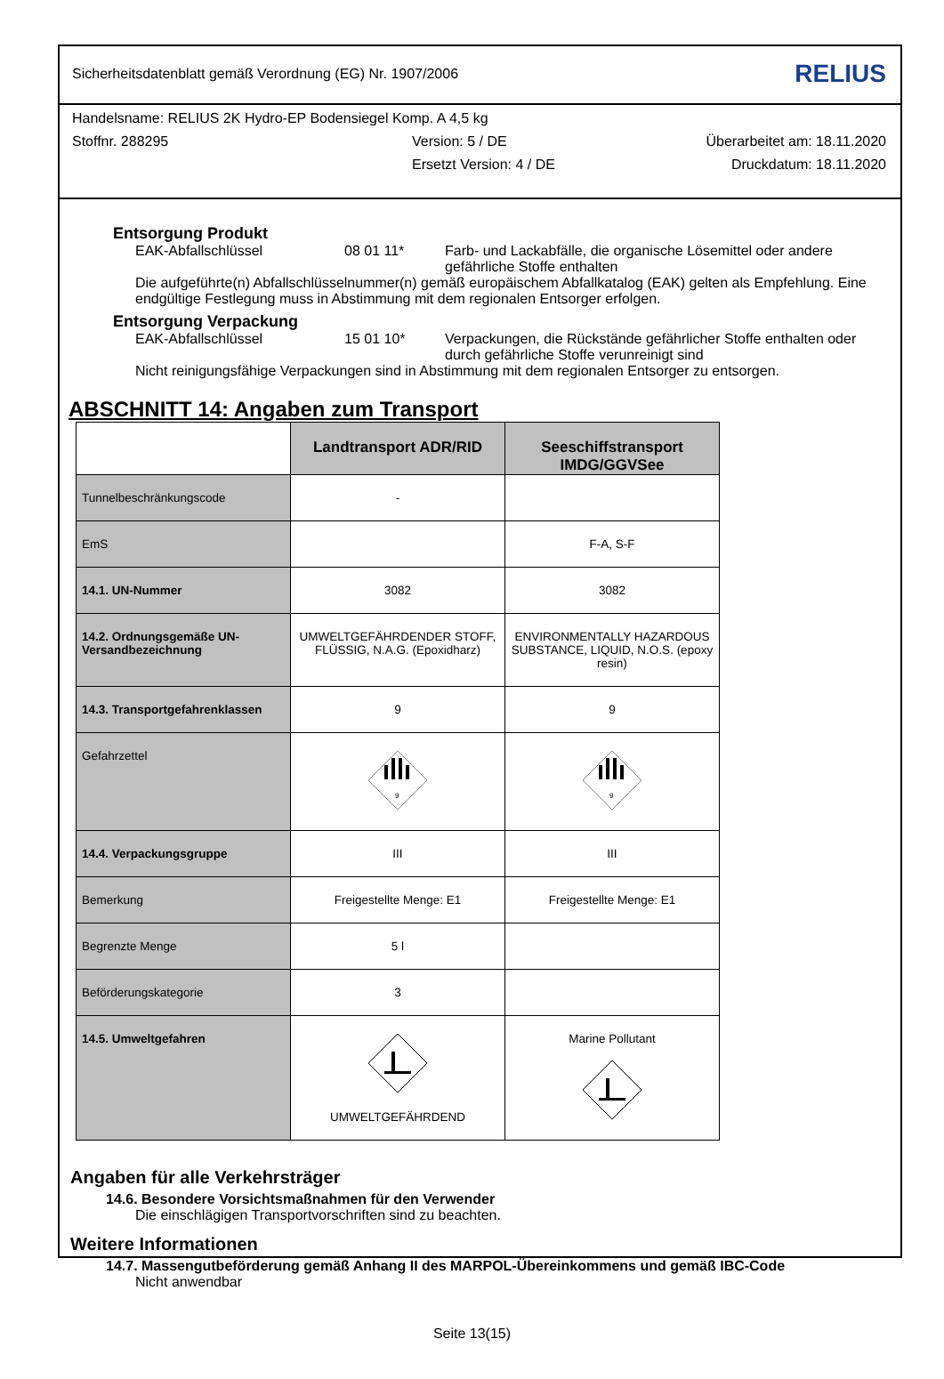Sicherheitsdatenblatt gemäß Verordnung (EG) Nr. 1907/2006 RELIUS
Handelsname: RELIUS 2K Hydro-EP Bodensiegel Komp. A 4,5 kg
Stoffnr. 288295 Version: 5 / DE Überarbeitet am: 18.11.2020
Ersetzt Version: 4 / DE Druckdatum: 18.11.2020
Entsorgung Produkt
EAK-Abfallschlüssel 08 01 11* Farb- und Lackabfälle, die organische Lösemittel oder andere gefährliche Stoffe enthalten
Die aufgeführte(n) Abfallschlüsselnummer(n) gemäß europäischem Abfallkatalog (EAK) gelten als Empfehlung. Eine endgültige Festlegung muss in Abstimmung mit dem regionalen Entsorger erfolgen.
Entsorgung Verpackung
EAK-Abfallschlüssel 15 01 10* Verpackungen, die Rückstände gefährlicher Stoffe enthalten oder durch gefährliche Stoffe verunreinigt sind
Nicht reinigungsfähige Verpackungen sind in Abstimmung mit dem regionalen Entsorger zu entsorgen.
ABSCHNITT 14: Angaben zum Transport
| | Landtransport ADR/RID | Seeschiffstransport IMDG/GGVSee |
| --- | --- | --- |
| Tunnelbeschränkungscode | - | |
| EmS | | F-A, S-F |
| 14.1. UN-Nummer | 3082 | 3082 |
| 14.2. Ordnungsgemäße UN-Versandbezeichnung | UMWELTGEFÄHRDENDER STOFF, FLÜSSIG, N.A.G. (Epoxidharz) | ENVIRONMENTALLY HAZARDOUS SUBSTANCE, LIQUID, N.O.S. (epoxy resin) |
| 14.3. Transportgefahrenklassen | 9 | 9 |
| Gefahrzettel | 9 | 9 |
| 14.4. Verpackungsgruppe | III | III |
| Bemerkung | Freigestellte Menge: E1 | Freigestellte Menge: E1 |
| Begrenzte Menge | 5 l | |
| Beförderungskategorie | 3 | |
| 14.5. Umweltgefahren | UMWELTGEFÄHRDEND | Marine Pollutant |
Angaben für alle Verkehrsträger
14.6. Besondere Vorsichtsmaßnahmen für den Verwender
Die einschlägigen Transportvorschriften sind zu beachten.
Weitere Informationen
14.7. Massengutbeförderung gemäß Anhang II des MARPOL-Übereinkommens und gemäß IBC-Code
Nicht anwendbar
Seite 13(15)